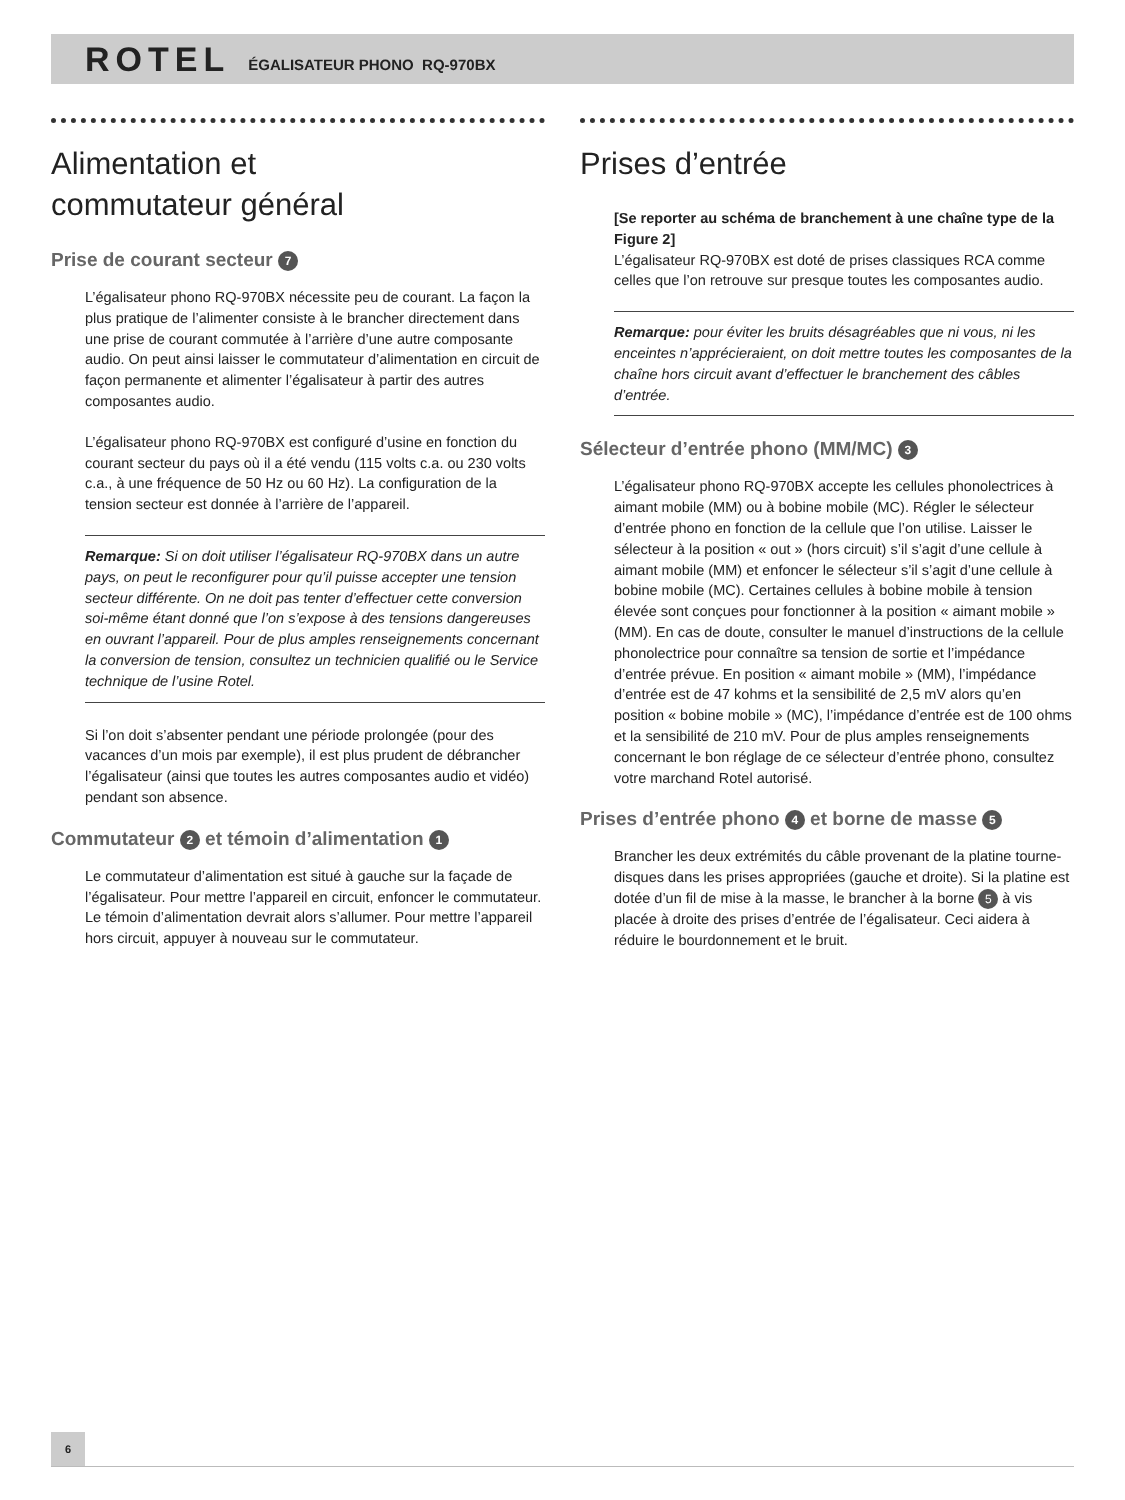ROTEL ÉGALISATEUR PHONO RQ-970BX
Alimentation et
commutateur général
Prise de courant secteur 7
L’égalisateur phono RQ-970BX nécessite peu de courant. La façon la plus pratique de l’alimenter consiste à le brancher directement dans une prise de courant commutée à l’arrière d’une autre composante audio. On peut ainsi laisser le commutateur d’alimentation en circuit de façon permanente et alimenter l’égalisateur à partir des autres composantes audio.
L’égalisateur phono RQ-970BX est configuré d’usine en fonction du courant secteur du pays où il a été vendu (115 volts c.a. ou 230 volts c.a., à une fréquence de 50 Hz ou 60 Hz). La configuration de la tension secteur est donnée à l’arrière de l’appareil.
Remarque: Si on doit utiliser l’égalisateur RQ-970BX dans un autre pays, on peut le reconfigurer pour qu’il puisse accepter une tension secteur différente. On ne doit pas tenter d’effectuer cette conversion soi-même étant donné que l’on s’expose à des tensions dangereuses en ouvrant l’appareil. Pour de plus amples renseignements concernant la conversion de tension, consultez un technicien qualifié ou le Service technique de l’usine Rotel.
Si l’on doit s’absenter pendant une période prolongée (pour des vacances d’un mois par exemple), il est plus prudent de débrancher l’égalisateur (ainsi que toutes les autres composantes audio et vidéo) pendant son absence.
Commutateur 2 et témoin d’alimentation 1
Le commutateur d’alimentation est situé à gauche sur la façade de l’égalisateur. Pour mettre l’appareil en circuit, enfoncer le commutateur. Le témoin d’alimentation devrait alors s’allumer. Pour mettre l’appareil hors circuit, appuyer à nouveau sur le commutateur.
Prises d’entrée
[Se reporter au schéma de branchement à une chaîne type de la Figure 2]
L’égalisateur RQ-970BX est doté de prises classiques RCA comme celles que l’on retrouve sur presque toutes les composantes audio.
Remarque: pour éviter les bruits désagréables que ni vous, ni les enceintes n’apprécieraient, on doit mettre toutes les composantes de la chaîne hors circuit avant d’effectuer le branchement des câbles d’entrée.
Sélecteur d’entrée phono (MM/MC) 3
L’égalisateur phono RQ-970BX accepte les cellules phonolectrices à aimant mobile (MM) ou à bobine mobile (MC). Régler le sélecteur d’entrée phono en fonction de la cellule que l’on utilise. Laisser le sélecteur à la position « out » (hors circuit) s’il s’agit d’une cellule à aimant mobile (MM) et enfoncer le sélecteur s’il s’agit d’une cellule à bobine mobile (MC). Certaines cellules à bobine mobile à tension élevée sont conçues pour fonctionner à la position « aimant mobile » (MM). En cas de doute, consulter le manuel d’instructions de la cellule phonolectrice pour connaître sa tension de sortie et l’impédance d’entrée prévue. En position « aimant mobile » (MM), l’impédance d’entrée est de 47 kohms et la sensibilité de 2,5 mV alors qu’en position « bobine mobile » (MC), l’impédance d’entrée est de 100 ohms et la sensibilité de 210 mV. Pour de plus amples renseignements concernant le bon réglage de ce sélecteur d’entrée phono, consultez votre marchand Rotel autorisé.
Prises d’entrée phono 4 et borne de masse 5
Brancher les deux extrémités du câble provenant de la platine tourne-disques dans les prises appropriées (gauche et droite). Si la platine est dotée d’un fil de mise à la masse, le brancher à la borne 5 à vis placée à droite des prises d’entrée de l’égalisateur. Ceci aidera à réduire le bourdonnement et le bruit.
6